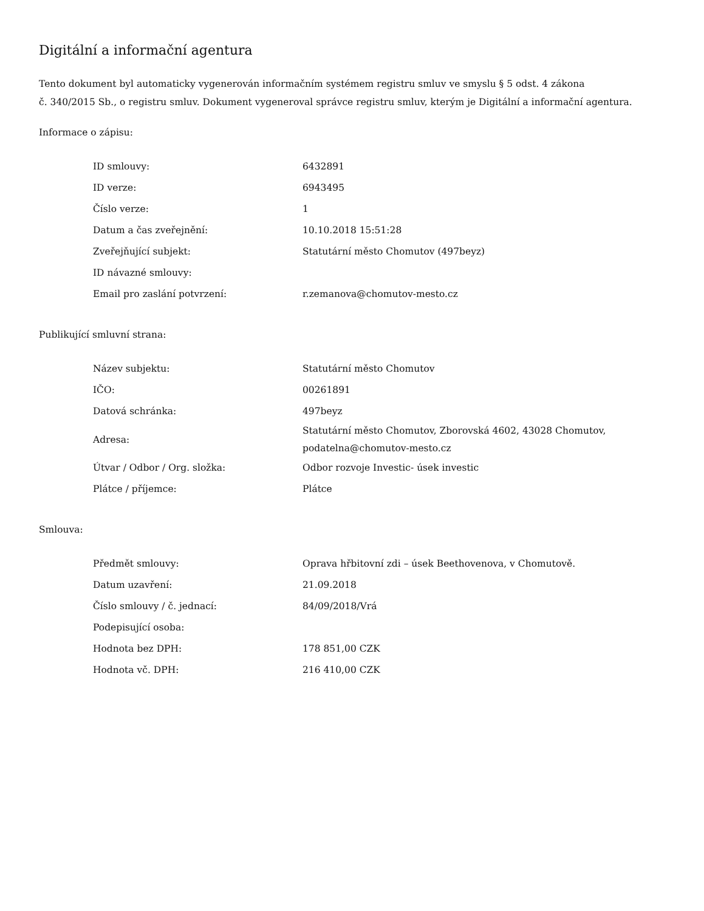Digitální a informační agentura
Tento dokument byl automaticky vygenerován informačním systémem registru smluv ve smyslu § 5 odst. 4 zákona
č. 340/2015 Sb., o registru smluv. Dokument vygeneroval správce registru smluv, kterým je Digitální a informační agentura.
Informace o zápisu:
| ID smlouvy: | 6432891 |
| ID verze: | 6943495 |
| Číslo verze: | 1 |
| Datum a čas zveřejnění: | 10.10.2018 15:51:28 |
| Zveřejňující subjekt: | Statutární město Chomutov (497beyz) |
| ID návazné smlouvy: | |
| Email pro zaslání potvrzení: | r.zemanova@chomutov-mesto.cz |
Publikující smluvní strana:
| Název subjektu: | Statutární město Chomutov |
| IČO: | 00261891 |
| Datová schránka: | 497beyz |
| Adresa: | Statutární město Chomutov, Zborovská 4602, 43028 Chomutov, podatelna@chomutov-mesto.cz |
| Útvar / Odbor / Org. složka: | Odbor rozvoje Investic- úsek investic |
| Plátce / příjemce: | Plátce |
Smlouva:
| Předmět smlouvy: | Oprava hřbitovní zdi – úsek Beethovenova, v Chomutově. |
| Datum uzavření: | 21.09.2018 |
| Číslo smlouvy / č. jednací: | 84/09/2018/Vrá |
| Podepisující osoba: | |
| Hodnota bez DPH: | 178 851,00 CZK |
| Hodnota vč. DPH: | 216 410,00 CZK |